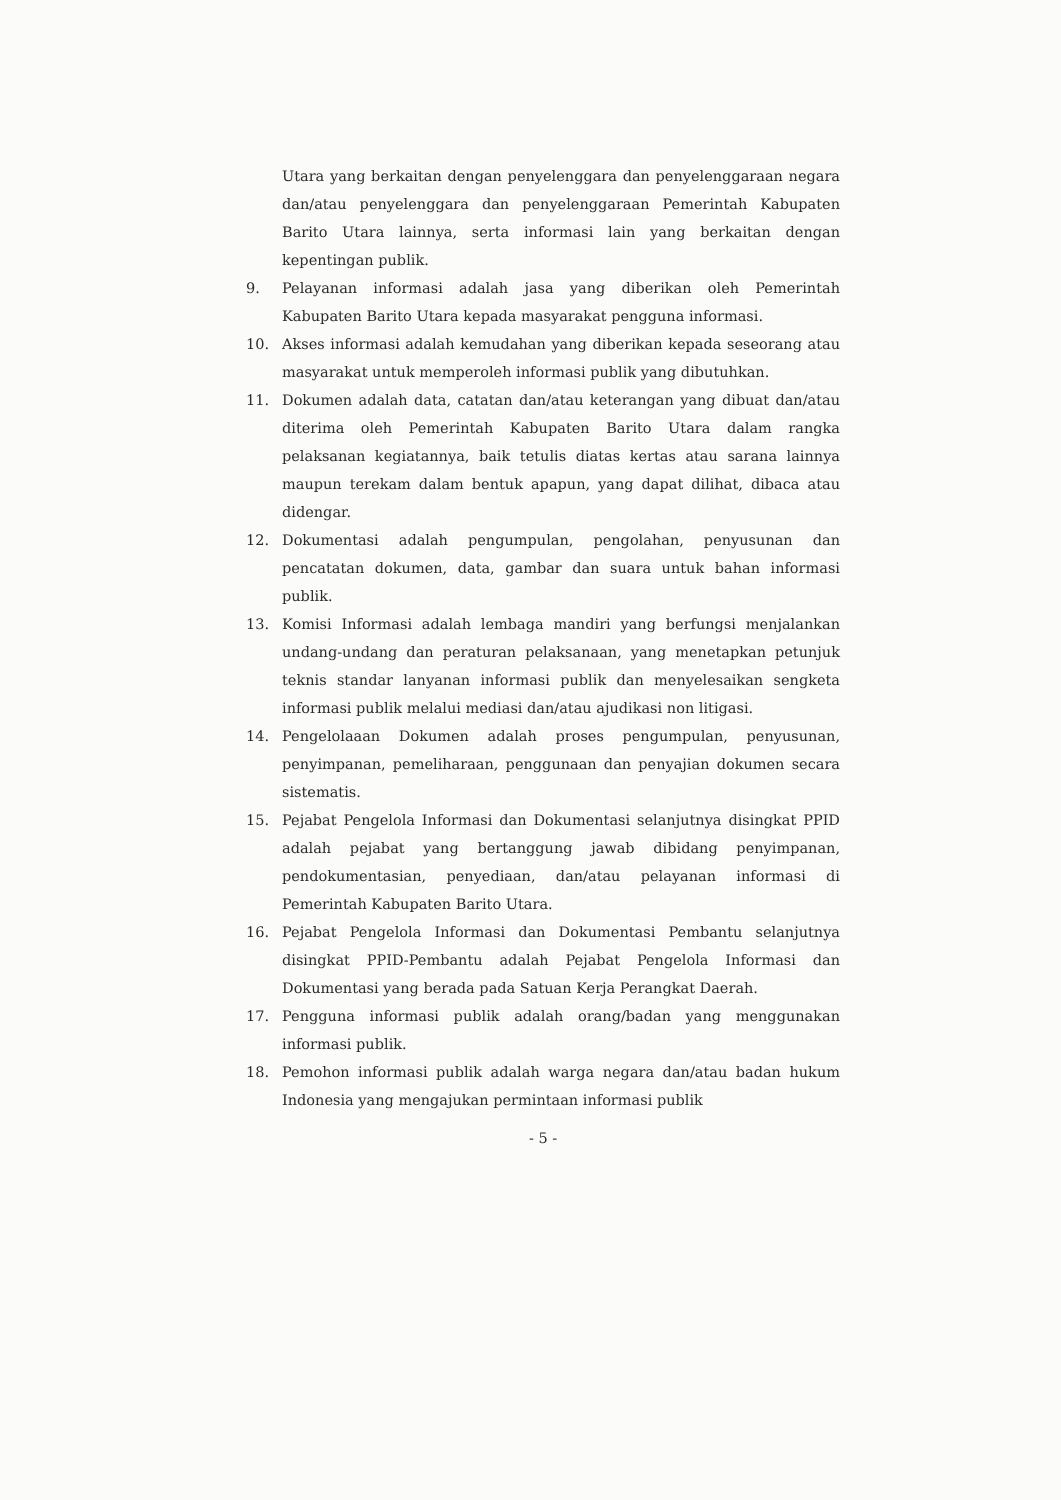Utara yang berkaitan dengan penyelenggara dan penyelenggaraan negara dan/atau penyelenggara dan penyelenggaraan Pemerintah Kabupaten Barito Utara lainnya, serta informasi lain yang berkaitan dengan kepentingan publik.
9. Pelayanan informasi adalah jasa yang diberikan oleh Pemerintah Kabupaten Barito Utara kepada masyarakat pengguna informasi.
10. Akses informasi adalah kemudahan yang diberikan kepada seseorang atau masyarakat untuk memperoleh informasi publik yang dibutuhkan.
11. Dokumen adalah data, catatan dan/atau keterangan yang dibuat dan/atau diterima oleh Pemerintah Kabupaten Barito Utara dalam rangka pelaksanan kegiatannya, baik tetulis diatas kertas atau sarana lainnya maupun terekam dalam bentuk apapun, yang dapat dilihat, dibaca atau didengar.
12. Dokumentasi adalah pengumpulan, pengolahan, penyusunan dan pencatatan dokumen, data, gambar dan suara untuk bahan informasi publik.
13. Komisi Informasi adalah lembaga mandiri yang berfungsi menjalankan undang-undang dan peraturan pelaksanaan, yang menetapkan petunjuk teknis standar lanyanan informasi publik dan menyelesaikan sengketa informasi publik melalui mediasi dan/atau ajudikasi non litigasi.
14. Pengelolaaan Dokumen adalah proses pengumpulan, penyusunan, penyimpanan, pemeliharaan, penggunaan dan penyajian dokumen secara sistematis.
15. Pejabat Pengelola Informasi dan Dokumentasi selanjutnya disingkat PPID adalah pejabat yang bertanggung jawab dibidang penyimpanan, pendokumentasian, penyediaan, dan/atau pelayanan informasi di Pemerintah Kabupaten Barito Utara.
16. Pejabat Pengelola Informasi dan Dokumentasi Pembantu selanjutnya disingkat PPID-Pembantu adalah Pejabat Pengelola Informasi dan Dokumentasi yang berada pada Satuan Kerja Perangkat Daerah.
17. Pengguna informasi publik adalah orang/badan yang menggunakan informasi publik.
18. Pemohon informasi publik adalah warga negara dan/atau badan hukum Indonesia yang mengajukan permintaan informasi publik
- 5 -